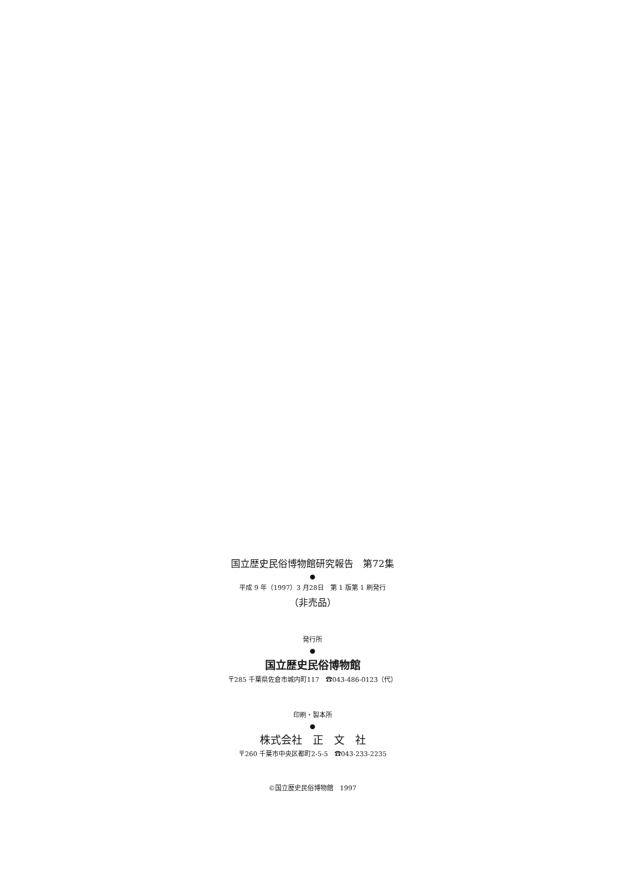国立歴史民俗博物館研究報告　第72集
●
平成 9 年（1997）3 月28日　第 1 版第 1 刷発行
（非売品）
発行所
●
国立歴史民俗博物館
〒285 千葉県佐倉市城内町117　☎043-486-0123（代）
印刷・製本所
●
株式会社　正　文　社
〒260 千葉市中央区都町2-5-5　☎043-233-2235
©国立歴史民俗博物館　1997